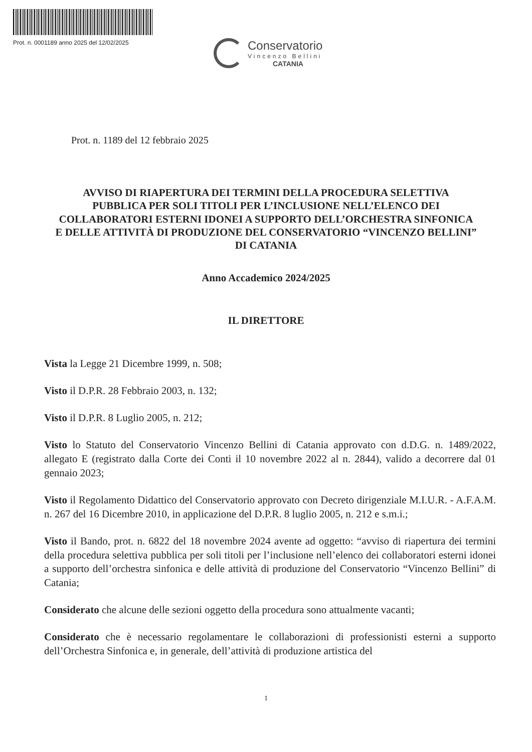Prot. n. 0001189 anno 2025 del 12/02/2025
Conservatorio
Vincenzo Bellini
CATANIA
Prot. n. 1189 del 12 febbraio 2025
AVVISO DI RIAPERTURA DEI TERMINI DELLA PROCEDURA SELETTIVA PUBBLICA PER SOLI TITOLI PER L’INCLUSIONE NELL’ELENCO DEI COLLABORATORI ESTERNI IDONEI A SUPPORTO DELL’ORCHESTRA SINFONICA E DELLE ATTIVITÀ DI PRODUZIONE DEL CONSERVATORIO “VINCENZO BELLINI” DI CATANIA
Anno Accademico 2024/2025
IL DIRETTORE
Vista la Legge 21 Dicembre 1999, n. 508;
Visto il D.P.R. 28 Febbraio 2003, n. 132;
Visto il D.P.R. 8 Luglio 2005, n. 212;
Visto lo Statuto del Conservatorio Vincenzo Bellini di Catania approvato con d.D.G. n. 1489/2022, allegato E (registrato dalla Corte dei Conti il 10 novembre 2022 al n. 2844), valido a decorrere dal 01 gennaio 2023;
Visto il Regolamento Didattico del Conservatorio approvato con Decreto dirigenziale M.I.U.R. - A.F.A.M. n. 267 del 16 Dicembre 2010, in applicazione del D.P.R. 8 luglio 2005, n. 212 e s.m.i.;
Visto il Bando, prot. n. 6822 del 18 novembre 2024 avente ad oggetto: “avviso di riapertura dei termini della procedura selettiva pubblica per soli titoli per l’inclusione nell’elenco dei collaboratori esterni idonei a supporto dell’orchestra sinfonica e delle attività di produzione del Conservatorio “Vincenzo Bellini” di Catania;
Considerato che alcune delle sezioni oggetto della procedura sono attualmente vacanti;
Considerato che è necessario regolamentare le collaborazioni di professionisti esterni a supporto dell’Orchestra Sinfonica e, in generale, dell’attività di produzione artistica del
1